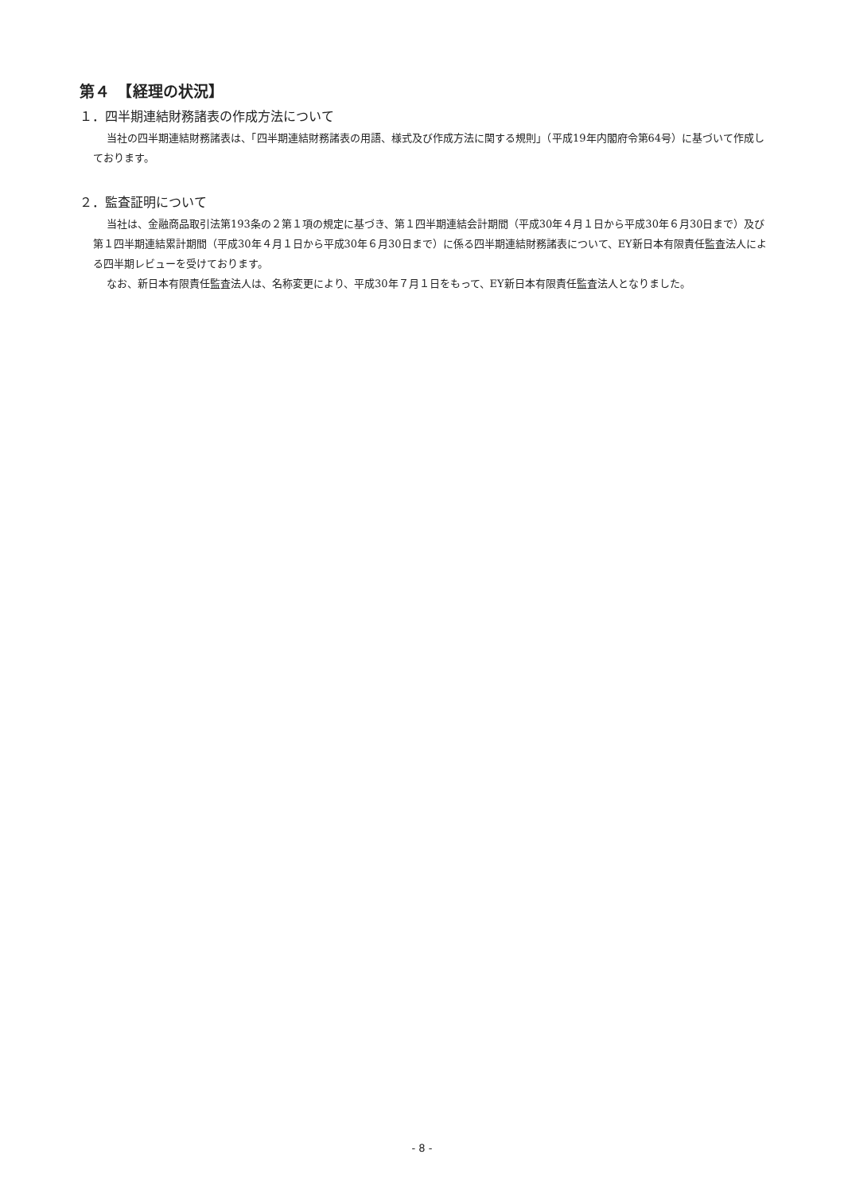第４　【経理の状況】
１．四半期連結財務諸表の作成方法について
当社の四半期連結財務諸表は、「四半期連結財務諸表の用語、様式及び作成方法に関する規則」（平成19年内閣府令第64号）に基づいて作成しております。
２．監査証明について
当社は、金融商品取引法第193条の２第１項の規定に基づき、第１四半期連結会計期間（平成30年４月１日から平成30年６月30日まで）及び第１四半期連結累計期間（平成30年４月１日から平成30年６月30日まで）に係る四半期連結財務諸表について、EY新日本有限責任監査法人による四半期レビューを受けております。
なお、新日本有限責任監査法人は、名称変更により、平成30年７月１日をもって、EY新日本有限責任監査法人となりました。
- 8 -